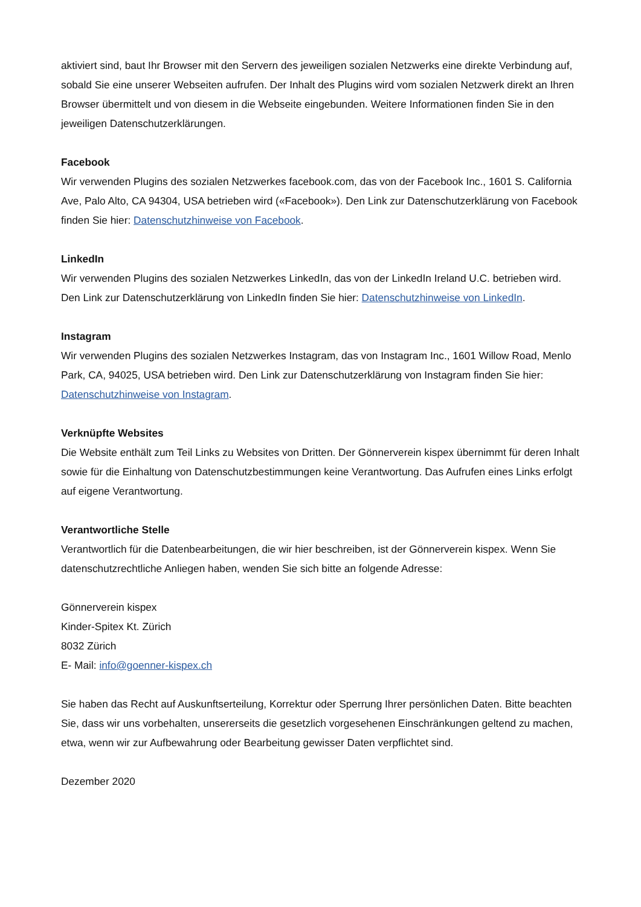aktiviert sind, baut Ihr Browser mit den Servern des jeweiligen sozialen Netzwerks eine direkte Verbindung auf, sobald Sie eine unserer Webseiten aufrufen. Der Inhalt des Plugins wird vom sozialen Netzwerk direkt an Ihren Browser übermittelt und von diesem in die Webseite eingebunden. Weitere Informationen finden Sie in den jeweiligen Datenschutzerklärungen.
Facebook
Wir verwenden Plugins des sozialen Netzwerkes facebook.com, das von der Facebook Inc., 1601 S. California Ave, Palo Alto, CA 94304, USA betrieben wird («Facebook»). Den Link zur Datenschutzerklärung von Facebook finden Sie hier: Datenschutzhinweise von Facebook.
LinkedIn
Wir verwenden Plugins des sozialen Netzwerkes LinkedIn, das von der LinkedIn Ireland U.C. betrieben wird. Den Link zur Datenschutzerklärung von LinkedIn finden Sie hier: Datenschutzhinweise von LinkedIn.
Instagram
Wir verwenden Plugins des sozialen Netzwerkes Instagram, das von Instagram Inc., 1601 Willow Road, Menlo Park, CA, 94025, USA betrieben wird. Den Link zur Datenschutzerklärung von Instagram finden Sie hier: Datenschutzhinweise von Instagram.
Verknüpfte Websites
Die Website enthält zum Teil Links zu Websites von Dritten. Der Gönnerverein kispex übernimmt für deren Inhalt sowie für die Einhaltung von Datenschutzbestimmungen keine Verantwortung. Das Aufrufen eines Links erfolgt auf eigene Verantwortung.
Verantwortliche Stelle
Verantwortlich für die Datenbearbeitungen, die wir hier beschreiben, ist der Gönnerverein kispex. Wenn Sie datenschutzrechtliche Anliegen haben, wenden Sie sich bitte an folgende Adresse:
Gönnerverein kispex
Kinder-Spitex Kt. Zürich
8032 Zürich
E- Mail: info@goenner-kispex.ch
Sie haben das Recht auf Auskunftserteilung, Korrektur oder Sperrung Ihrer persönlichen Daten. Bitte beachten Sie, dass wir uns vorbehalten, unsererseits die gesetzlich vorgesehenen Einschränkungen geltend zu machen, etwa, wenn wir zur Aufbewahrung oder Bearbeitung gewisser Daten verpflichtet sind.
Dezember 2020